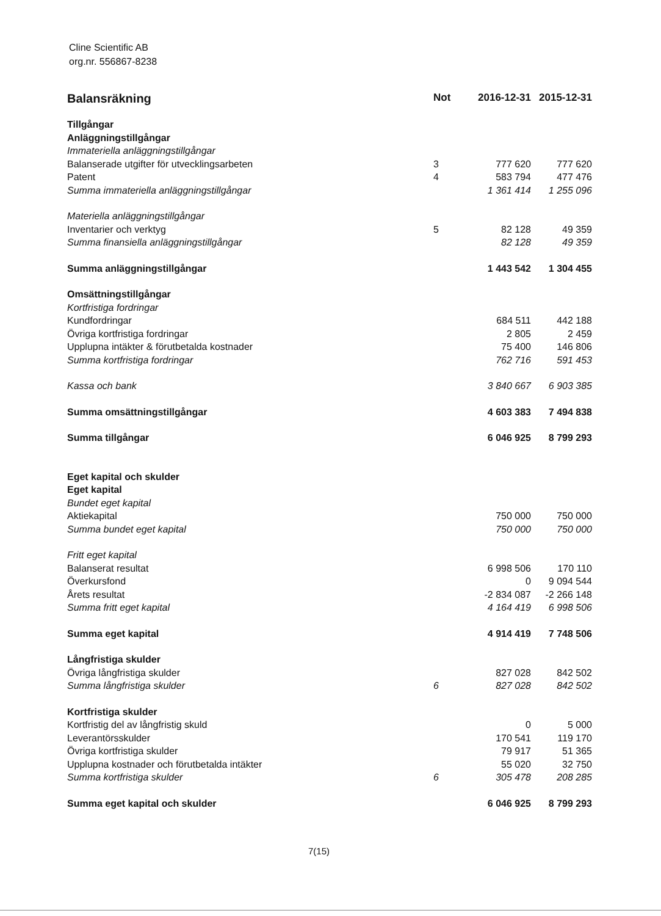Cline Scientific AB
org.nr. 556867-8238
| Balansräkning | Not | 2016-12-31 | 2015-12-31 |
| --- | --- | --- | --- |
| Tillgångar | | | |
| Anläggningstillgångar | | | |
| Immateriella anläggningstillgångar | | | |
| Balanserade utgifter för utvecklingsarbeten | 3 | 777 620 | 777 620 |
| Patent | 4 | 583 794 | 477 476 |
| Summa immateriella anläggningstillgångar | | 1 361 414 | 1 255 096 |
| Materiella anläggningstillgångar | | | |
| Inventarier och verktyg | 5 | 82 128 | 49 359 |
| Summa finansiella anläggningstillgångar | | 82 128 | 49 359 |
| Summa anläggningstillgångar | | 1 443 542 | 1 304 455 |
| Omsättningstillgångar | | | |
| Kortfristiga fordringar | | | |
| Kundfordringar | | 684 511 | 442 188 |
| Övriga kortfristiga fordringar | | 2 805 | 2 459 |
| Upplupna intäkter & förutbetalda kostnader | | 75 400 | 146 806 |
| Summa kortfristiga fordringar | | 762 716 | 591 453 |
| Kassa och bank | | 3 840 667 | 6 903 385 |
| Summa omsättningstillgångar | | 4 603 383 | 7 494 838 |
| Summa tillgångar | | 6 046 925 | 8 799 293 |
| Eget kapital och skulder | | | |
| Eget kapital | | | |
| Bundet eget kapital | | | |
| Aktiekapital | | 750 000 | 750 000 |
| Summa bundet eget kapital | | 750 000 | 750 000 |
| Fritt eget kapital | | | |
| Balanserat resultat | | 6 998 506 | 170 110 |
| Överkursfond | | 0 | 9 094 544 |
| Årets resultat | | -2 834 087 | -2 266 148 |
| Summa fritt eget kapital | | 4 164 419 | 6 998 506 |
| Summa eget kapital | | 4 914 419 | 7 748 506 |
| Långfristiga skulder | | | |
| Övriga långfristiga skulder | | 827 028 | 842 502 |
| Summa långfristiga skulder | 6 | 827 028 | 842 502 |
| Kortfristiga skulder | | | |
| Kortfristig del av långfristig skuld | | 0 | 5 000 |
| Leverantörsskulder | | 170 541 | 119 170 |
| Övriga kortfristiga skulder | | 79 917 | 51 365 |
| Upplupna kostnader och förutbetalda intäkter | | 55 020 | 32 750 |
| Summa kortfristiga skulder | 6 | 305 478 | 208 285 |
| Summa eget kapital och skulder | | 6 046 925 | 8 799 293 |
7(15)